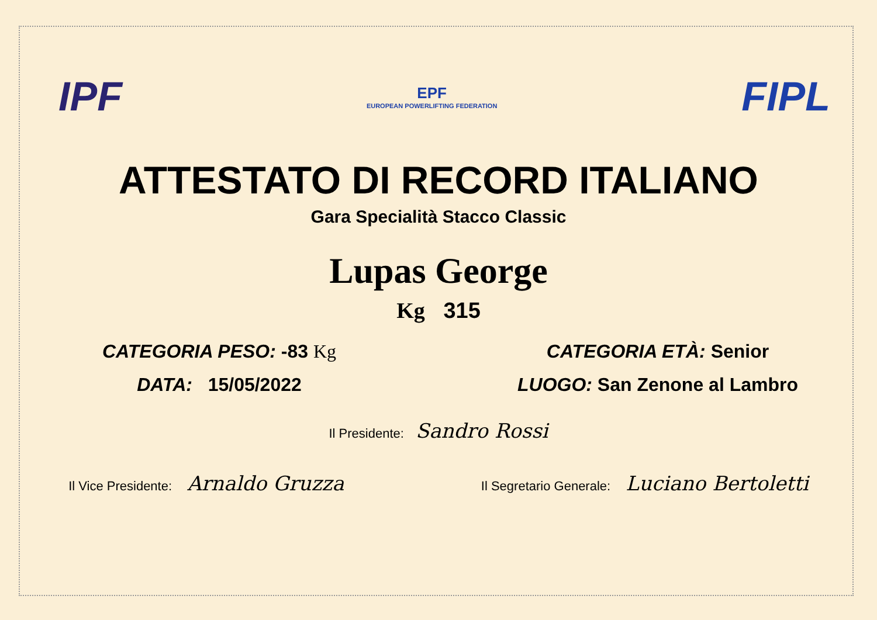IPF
EPF
EUROPEAN POWERLIFTING FEDERATION
FIPL
ATTESTATO DI RECORD ITALIANO
Gara Specialità Stacco Classic
Lupas George
Kg 315
CATEGORIA PESO: -83 Kg CATEGORIA ETÀ: Senior
DATA: 15/05/2022 LUOGO: San Zenone al Lambro
Il Presidente: Sandro Rossi
Il Vice Presidente: Arnaldo Gruzza
Il Segretario Generale: Luciano Bertoletti